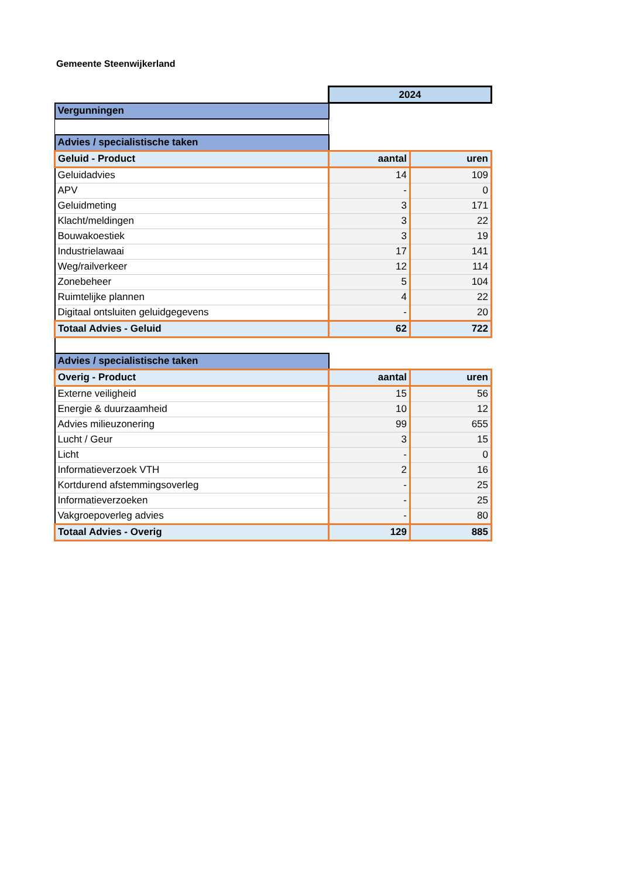Gemeente Steenwijkerland
| | 2024 | |
| Vergunningen | | |
| Advies / specialistische taken | | |
| Geluid - Product | aantal | uren |
| Geluidadvies | 14 | 109 |
| APV | - | 0 |
| Geluidmeting | 3 | 171 |
| Klacht/meldingen | 3 | 22 |
| Bouwakoestiek | 3 | 19 |
| Industrielawaai | 17 | 141 |
| Weg/railverkeer | 12 | 114 |
| Zonebeheer | 5 | 104 |
| Ruimtelijke plannen | 4 | 22 |
| Digitaal ontsluiten geluidgegevens | - | 20 |
| Totaal Advies - Geluid | 62 | 722 |
| Advies / specialistische taken | | |
| Overig - Product | aantal | uren |
| Externe veiligheid | 15 | 56 |
| Energie & duurzaamheid | 10 | 12 |
| Advies milieuzonering | 99 | 655 |
| Lucht / Geur | 3 | 15 |
| Licht | - | 0 |
| Informatieverzoek VTH | 2 | 16 |
| Kortdurend afstemmingsoverleg | - | 25 |
| Informatieverzoeken | - | 25 |
| Vakgroepoverleg advies | - | 80 |
| Totaal Advies - Overig | 129 | 885 |